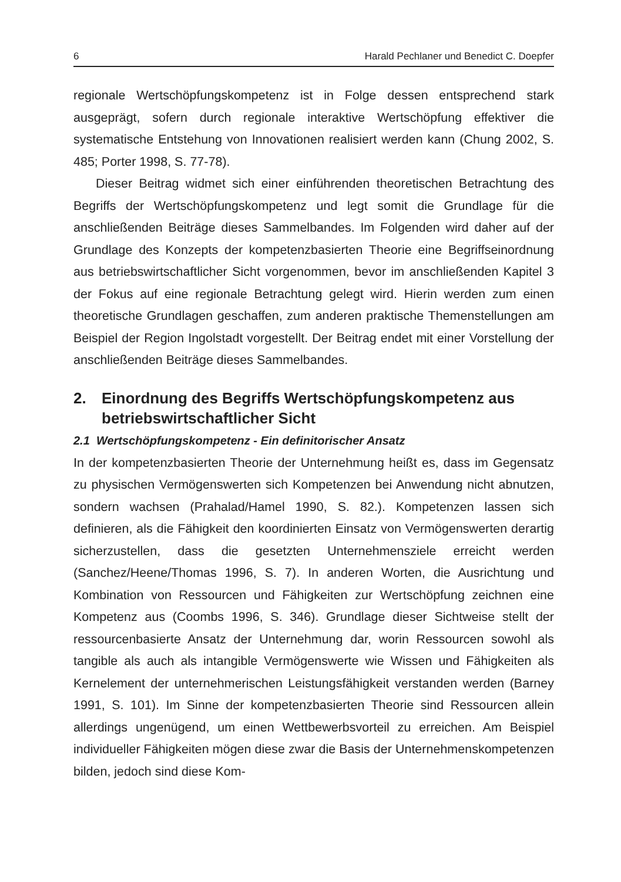6 Harald Pechlaner und Benedict C. Doepfer
regionale Wertschöpfungskompetenz ist in Folge dessen entsprechend stark ausgeprägt, sofern durch regionale interaktive Wertschöpfung effektiver die systematische Entstehung von Innovationen realisiert werden kann (Chung 2002, S. 485; Porter 1998, S. 77-78).
Dieser Beitrag widmet sich einer einführenden theoretischen Betrachtung des Begriffs der Wertschöpfungskompetenz und legt somit die Grundlage für die anschließenden Beiträge dieses Sammelbandes. Im Folgenden wird daher auf der Grundlage des Konzepts der kompetenzbasierten Theorie eine Begriffseinordnung aus betriebswirtschaftlicher Sicht vorgenommen, bevor im anschließenden Kapitel 3 der Fokus auf eine regionale Betrachtung gelegt wird. Hierin werden zum einen theoretische Grundlagen geschaffen, zum anderen praktische Themenstellungen am Beispiel der Region Ingolstadt vorgestellt. Der Beitrag endet mit einer Vorstellung der anschließenden Beiträge dieses Sammelbandes.
2. Einordnung des Begriffs Wertschöpfungskompetenz aus betriebswirtschaftlicher Sicht
2.1 Wertschöpfungskompetenz - Ein definitorischer Ansatz
In der kompetenzbasierten Theorie der Unternehmung heißt es, dass im Gegensatz zu physischen Vermögenswerten sich Kompetenzen bei Anwendung nicht abnutzen, sondern wachsen (Prahalad/Hamel 1990, S. 82.). Kompetenzen lassen sich definieren, als die Fähigkeit den koordinierten Einsatz von Vermögenswerten derartig sicherzustellen, dass die gesetzten Unternehmensziele erreicht werden (Sanchez/Heene/Thomas 1996, S. 7). In anderen Worten, die Ausrichtung und Kombination von Ressourcen und Fähigkeiten zur Wertschöpfung zeichnen eine Kompetenz aus (Coombs 1996, S. 346). Grundlage dieser Sichtweise stellt der ressourcenbasierte Ansatz der Unternehmung dar, worin Ressourcen sowohl als tangible als auch als intangible Vermögenswerte wie Wissen und Fähigkeiten als Kernelement der unternehmerischen Leistungsfähigkeit verstanden werden (Barney 1991, S. 101). Im Sinne der kompetenzbasierten Theorie sind Ressourcen allein allerdings ungenügend, um einen Wettbewerbsvorteil zu erreichen. Am Beispiel individueller Fähigkeiten mögen diese zwar die Basis der Unternehmenskompetenzen bilden, jedoch sind diese Kom-